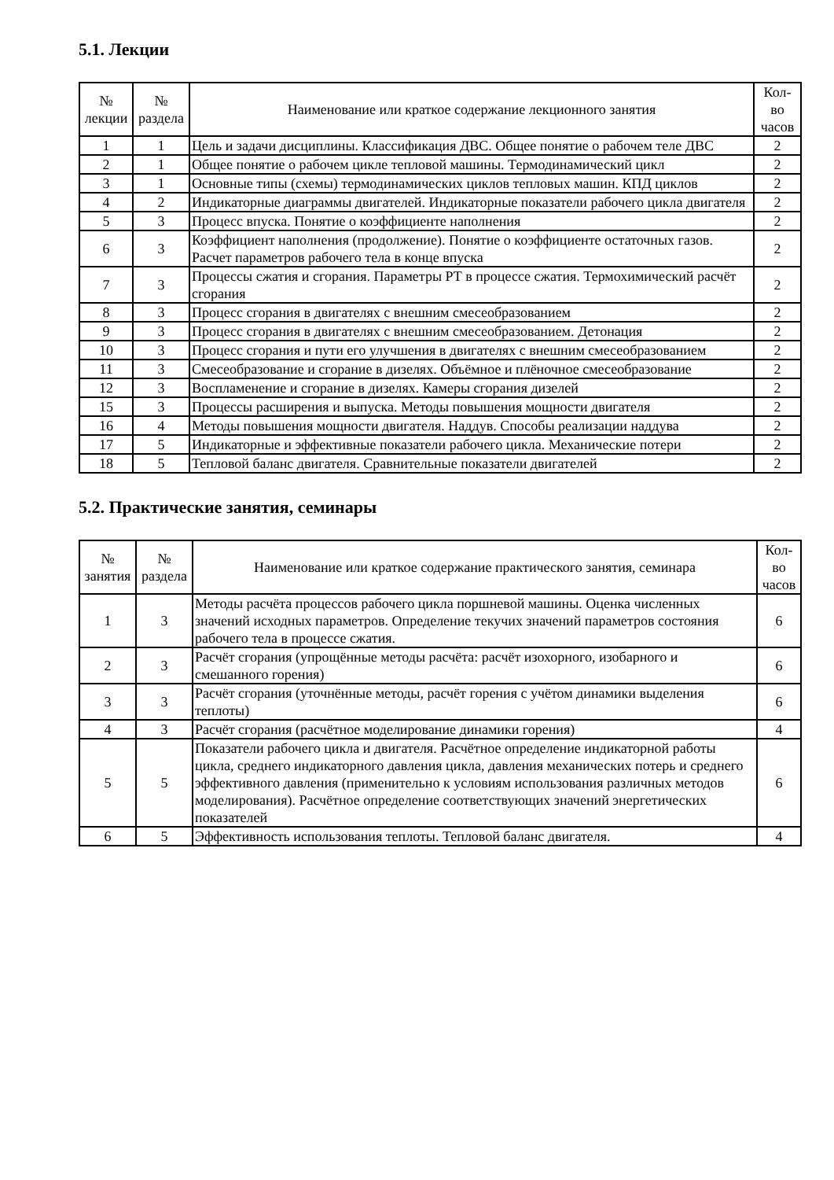5.1. Лекции
| № лекции | № раздела | Наименование или краткое содержание лекционного занятия | Кол- во часов |
| --- | --- | --- | --- |
| 1 | 1 | Цель и задачи дисциплины. Классификация ДВС. Общее понятие о рабочем теле ДВС | 2 |
| 2 | 1 | Общее понятие о рабочем цикле тепловой машины. Термодинамический цикл | 2 |
| 3 | 1 | Основные типы (схемы) термодинамических циклов тепловых машин. КПД циклов | 2 |
| 4 | 2 | Индикаторные диаграммы двигателей. Индикаторные показатели рабочего цикла двигателя | 2 |
| 5 | 3 | Процесс впуска. Понятие о коэффициенте наполнения | 2 |
| 6 | 3 | Коэффициент наполнения (продолжение). Понятие о коэффициенте остаточных газов. Расчет параметров рабочего тела в конце впуска | 2 |
| 7 | 3 | Процессы сжатия и сгорания. Параметры РТ в процессе сжатия. Термохимический расчёт сгорания | 2 |
| 8 | 3 | Процесс сгорания в двигателях с внешним смесеобразованием | 2 |
| 9 | 3 | Процесс сгорания в двигателях с внешним смесеобразованием. Детонация | 2 |
| 10 | 3 | Процесс сгорания и пути его улучшения в двигателях с внешним смесеобразованием | 2 |
| 11 | 3 | Смесеобразование и сгорание в дизелях. Объёмное и плёночное смесеобразование | 2 |
| 12 | 3 | Воспламенение и сгорание в дизелях. Камеры сгорания дизелей | 2 |
| 15 | 3 | Процессы расширения и выпуска. Методы повышения мощности двигателя | 2 |
| 16 | 4 | Методы повышения мощности двигателя. Наддув. Способы реализации наддува | 2 |
| 17 | 5 | Индикаторные и эффективные показатели рабочего цикла. Механические потери | 2 |
| 18 | 5 | Тепловой баланс двигателя. Сравнительные показатели двигателей | 2 |
5.2. Практические занятия, семинары
| № занятия | № раздела | Наименование или краткое содержание практического занятия, семинара | Кол- во часов |
| --- | --- | --- | --- |
| 1 | 3 | Методы расчёта процессов рабочего цикла поршневой машины. Оценка численных значений исходных параметров. Определение текучих значений параметров состояния рабочего тела в процессе сжатия. | 6 |
| 2 | 3 | Расчёт сгорания (упрощённые методы расчёта: расчёт изохорного, изобарного и смешанного горения) | 6 |
| 3 | 3 | Расчёт сгорания (уточнённые методы, расчёт горения с учётом динамики выделения теплоты) | 6 |
| 4 | 3 | Расчёт сгорания (расчётное моделирование динамики горения) | 4 |
| 5 | 5 | Показатели рабочего цикла и двигателя. Расчётное определение индикаторной работы цикла, среднего индикаторного давления цикла, давления механических потерь и среднего эффективного давления (применительно к условиям использования различных методов моделирования). Расчётное определение соответствующих значений энергетических показателей | 6 |
| 6 | 5 | Эффективность использования теплоты. Тепловой баланс двигателя. | 4 |